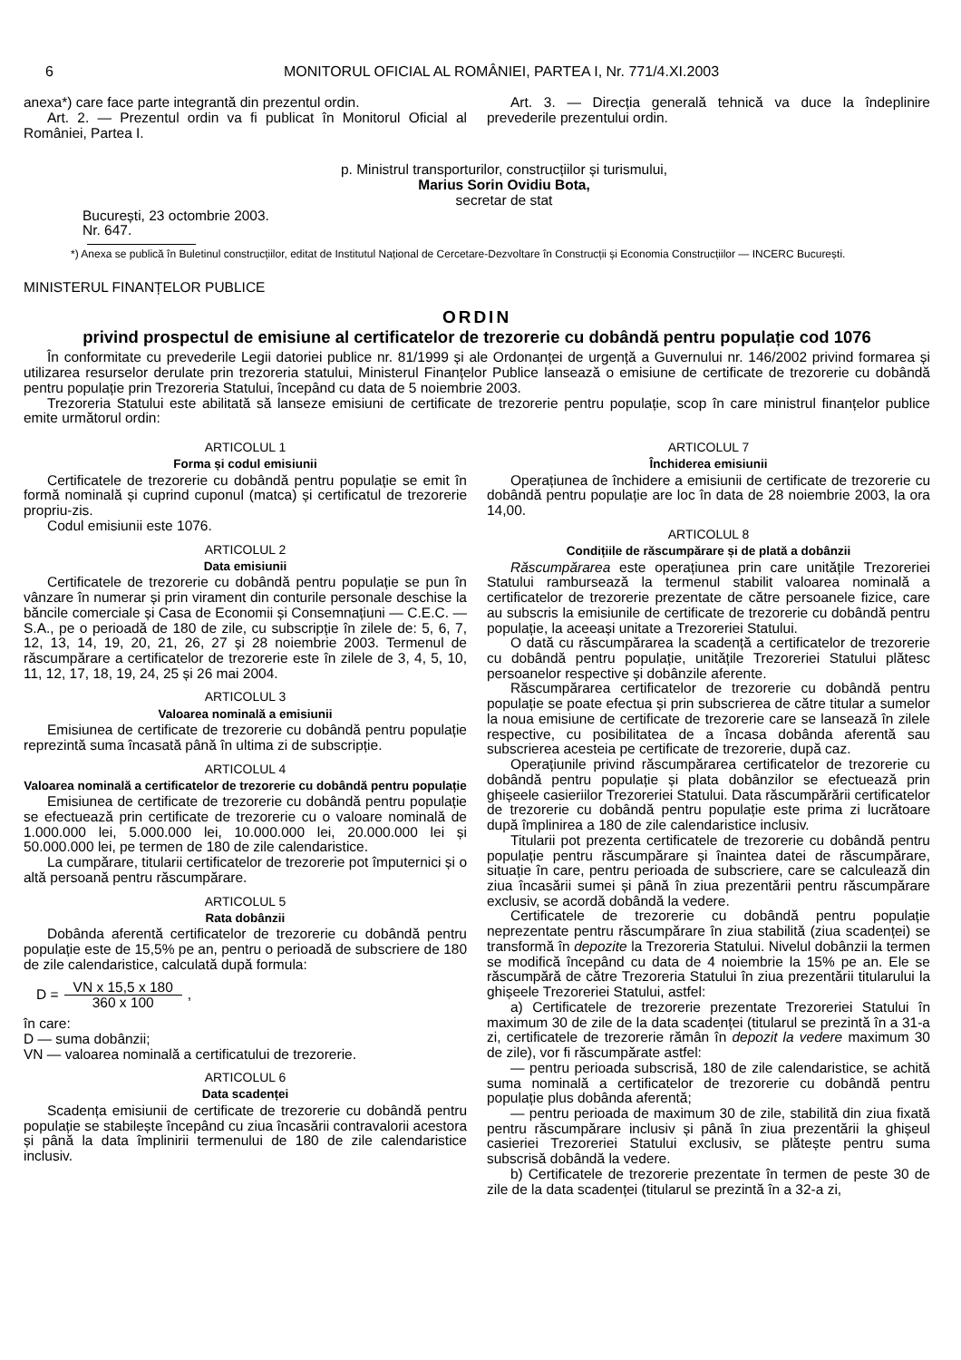6 MONITORUL OFICIAL AL ROMÂNIEI, PARTEA I, Nr. 771/4.XI.2003
anexa*) care face parte integrantă din prezentul ordin.
Art. 2. — Prezentul ordin va fi publicat în Monitorul Oficial al României, Partea I.
Art. 3. — Direcția generală tehnică va duce la îndeplinire prevederile prezentului ordin.
p. Ministrul transporturilor, construcțiilor și turismului,
Marius Sorin Ovidiu Bota,
secretar de stat
București, 23 octombrie 2003.
Nr. 647.
*) Anexa se publică în Buletinul construcțiilor, editat de Institutul Național de Cercetare-Dezvoltare în Construcții și Economia Construcțiilor — INCERC București.
MINISTERUL FINANȚELOR PUBLICE
ORDIN
privind prospectul de emisiune al certificatelor de trezorerie cu dobândă pentru populație cod 1076
În conformitate cu prevederile Legii datoriei publice nr. 81/1999 și ale Ordonanței de urgență a Guvernului nr. 146/2002 privind formarea și utilizarea resurselor derulate prin trezoreria statului, Ministerul Finanțelor Publice lansează o emisiune de certificate de trezorerie cu dobândă pentru populație prin Trezoreria Statului, începând cu data de 5 noiembrie 2003.
Trezoreria Statului este abilitată să lanseze emisiuni de certificate de trezorerie pentru populație, scop în care ministrul finanțelor publice emite următorul ordin:
ARTICOLUL 1
Forma și codul emisiunii
Certificatele de trezorerie cu dobândă pentru populație se emit în formă nominală și cuprind cuponul (matca) și certificatul de trezorerie propriu-zis.
Codul emisiunii este 1076.
ARTICOLUL 2
Data emisiunii
Certificatele de trezorerie cu dobândă pentru populație se pun în vânzare în numerar și prin virament din conturile personale deschise la băncile comerciale și Casa de Economii și Consemnațiuni — C.E.C. — S.A., pe o perioadă de 180 de zile, cu subscripție în zilele de: 5, 6, 7, 12, 13, 14, 19, 20, 21, 26, 27 și 28 noiembrie 2003. Termenul de răscumpărare a certificatelor de trezorerie este în zilele de 3, 4, 5, 10, 11, 12, 17, 18, 19, 24, 25 și 26 mai 2004.
ARTICOLUL 3
Valoarea nominală a emisiunii
Emisiunea de certificate de trezorerie cu dobândă pentru populație reprezintă suma încasată până în ultima zi de subscripție.
ARTICOLUL 4
Valoarea nominală a certificatelor de trezorerie cu dobândă pentru populație
Emisiunea de certificate de trezorerie cu dobândă pentru populație se efectuează prin certificate de trezorerie cu o valoare nominală de 1.000.000 lei, 5.000.000 lei, 10.000.000 lei, 20.000.000 lei și 50.000.000 lei, pe termen de 180 de zile calendaristice.
La cumpărare, titularii certificatelor de trezorerie pot împuternici și o altă persoană pentru răscumpărare.
ARTICOLUL 5
Rata dobânzii
Dobânda aferentă certificatelor de trezorerie cu dobândă pentru populație este de 15,5% pe an, pentru o perioadă de subscriere de 180 de zile calendaristice, calculată după formula:
D = VN x 15,5 x 180 360 x 100 ,
în care:
D — suma dobânzii;
VN — valoarea nominală a certificatului de trezorerie.
ARTICOLUL 6
Data scadenței
Scadența emisiunii de certificate de trezorerie cu dobândă pentru populație se stabilește începând cu ziua încasării contravalorii acestora și până la data împlinirii termenului de 180 de zile calendaristice inclusiv.
ARTICOLUL 7
Închiderea emisiunii
Operațiunea de închidere a emisiunii de certificate de trezorerie cu dobândă pentru populație are loc în data de 28 noiembrie 2003, la ora 14,00.
ARTICOLUL 8
Condițiile de răscumpărare și de plată a dobânzii
Răscumpărarea este operațiunea prin care unitățile Trezoreriei Statului rambursează la termenul stabilit valoarea nominală a certificatelor de trezorerie prezentate de către persoanele fizice, care au subscris la emisiunile de certificate de trezorerie cu dobândă pentru populație, la aceeași unitate a Trezoreriei Statului.
O dată cu răscumpărarea la scadență a certificatelor de trezorerie cu dobândă pentru populație, unitățile Trezoreriei Statului plătesc persoanelor respective și dobânzile aferente.
Răscumpărarea certificatelor de trezorerie cu dobândă pentru populație se poate efectua și prin subscrierea de către titular a sumelor la noua emisiune de certificate de trezorerie care se lansează în zilele respective, cu posibilitatea de a încasa dobânda aferentă sau subscrierea acesteia pe certificate de trezorerie, după caz.
Operațiunile privind răscumpărarea certificatelor de trezorerie cu dobândă pentru populație și plata dobânzilor se efectuează prin ghișeele casieriilor Trezoreriei Statului. Data răscumpărării certificatelor de trezorerie cu dobândă pentru populație este prima zi lucrătoare după împlinirea a 180 de zile calendaristice inclusiv.
Titularii pot prezenta certificatele de trezorerie cu dobândă pentru populație pentru răscumpărare și înaintea datei de răscumpărare, situație în care, pentru perioada de subscriere, care se calculează din ziua încasării sumei și până în ziua prezentării pentru răscumpărare exclusiv, se acordă dobândă la vedere.
Certificatele de trezorerie cu dobândă pentru populație neprezentate pentru răscumpărare în ziua stabilită (ziua scadenței) se transformă în depozite la Trezoreria Statului. Nivelul dobânzii la termen se modifică începând cu data de 4 noiembrie la 15% pe an. Ele se răscumpără de către Trezoreria Statului în ziua prezentării titularului la ghișeele Trezoreriei Statului, astfel:
a) Certificatele de trezorerie prezentate Trezoreriei Statului în maximum 30 de zile de la data scadenței (titularul se prezintă în a 31-a zi, certificatele de trezorerie rămân în depozit la vedere maximum 30 de zile), vor fi răscumpărate astfel:
— pentru perioada subscrisă, 180 de zile calendaristice, se achită suma nominală a certificatelor de trezorerie cu dobândă pentru populație plus dobânda aferentă;
— pentru perioada de maximum 30 de zile, stabilită din ziua fixată pentru răscumpărare inclusiv și până în ziua prezentării la ghișeul casieriei Trezoreriei Statului exclusiv, se plătește pentru suma subscrisă dobândă la vedere.
b) Certificatele de trezorerie prezentate în termen de peste 30 de zile de la data scadenței (titularul se prezintă în a 32-a zi,